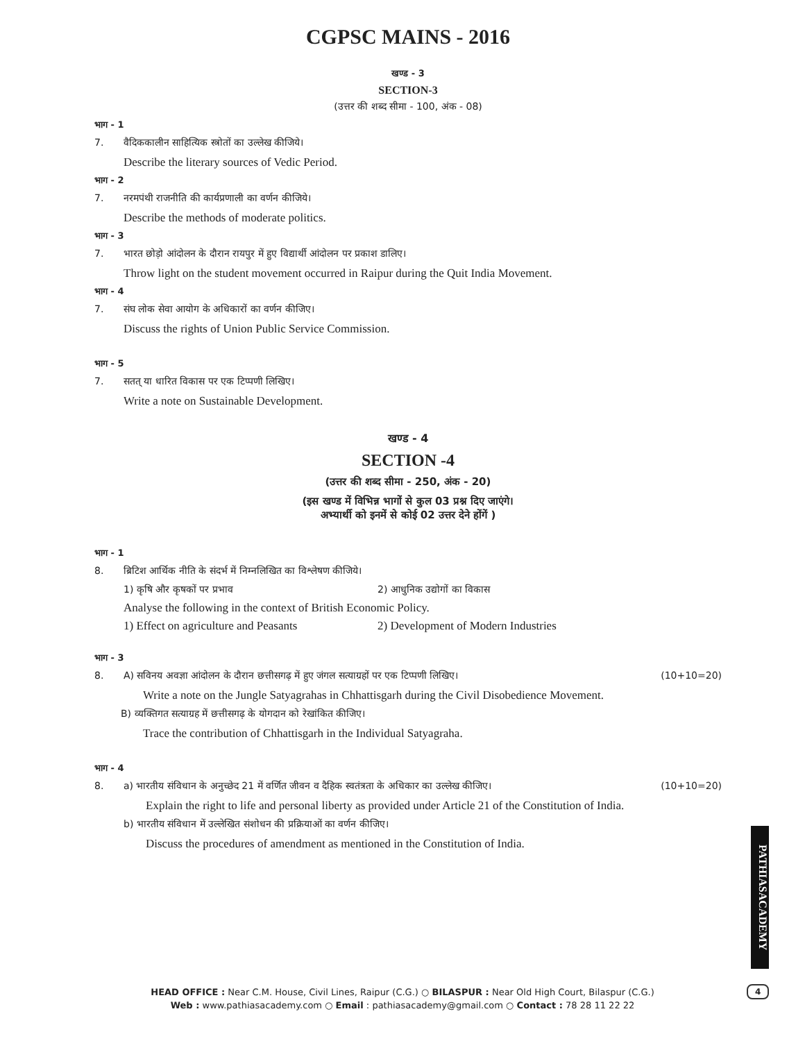CGPSC MAINS - 2016
खण्ड - 3
SECTION-3
(उत्तर की शब्द सीमा - 100, अंक - 08)
भाग - 1
7. वैदिककालीन साहित्यिक स्त्रोतों का उल्लेख कीजिये।
Describe the literary sources of Vedic Period.
भाग - 2
7. नरमपंथी राजनीति की कार्यप्रणाली का वर्णन कीजिये।
Describe the methods of moderate politics.
भाग - 3
7. भारत छोड़ो आंदोलन के दौरान रायपुर में हुए विद्यार्थी आंदोलन पर प्रकाश डालिए।
Throw light on the student movement occurred in Raipur during the Quit India Movement.
भाग - 4
7. संघ लोक सेवा आयोग के अधिकारों का वर्णन कीजिए।
Discuss the rights of Union Public Service Commission.
भाग - 5
7. सतत् या धारित विकास पर एक टिप्पणी लिखिए।
Write a note on Sustainable Development.
खण्ड - 4
SECTION -4
(उत्तर की शब्द सीमा - 250, अंक - 20)
(इस खण्ड में विभिन्न भागों से कुल 03 प्रश्न दिए जाएंगे।
अभ्यार्थी को इनमें से कोई 02 उत्तर देने होंगें )
भाग - 1
8. ब्रिटिश आर्थिक नीति के संदर्भ में निम्नलिखित का विश्लेषण कीजिये।
1) कृषि और कृषकों पर प्रभाव 2) आधुनिक उद्योगों का विकास
Analyse the following in the context of British Economic Policy.
1) Effect on agriculture and Peasants
2) Development of Modern Industries
भाग - 3
8. A) सविनय अवज्ञा आंदोलन के दौरान छत्तीसगढ़ में हुए जंगल सत्याग्रहों पर एक टिप्पणी लिखिए। (10+10=20)
Write a note on the Jungle Satyagrahas in Chhattisgarh during the Civil Disobedience Movement.
B) व्यक्तिगत सत्याग्रह में छत्तीसगढ़ के योगदान को रेखांकित कीजिए।
Trace the contribution of Chhattisgarh in the Individual Satyagraha.
भाग - 4
8. a) भारतीय संविधान के अनुच्छेद 21 में वर्णित जीवन व दैहिक स्वतंत्रता के अधिकार का उल्लेख कीजिए। (10+10=20)
Explain the right to life and personal liberty as provided under Article 21 of the Constitution of India.
b) भारतीय संविधान में उल्लेखित संशोधन की प्रक्रियाओं का वर्णन कीजिए।
Discuss the procedures of amendment as mentioned in the Constitution of India.
PATHIASACADEMY
4
HEAD OFFICE : Near C.M. House, Civil Lines, Raipur (C.G.) ○ BILASPUR : Near Old High Court, Bilaspur (C.G.)
Web : www.pathiasacademy.com ○ Email : pathiasacademy@gmail.com ○ Contact : 78 28 11 22 22